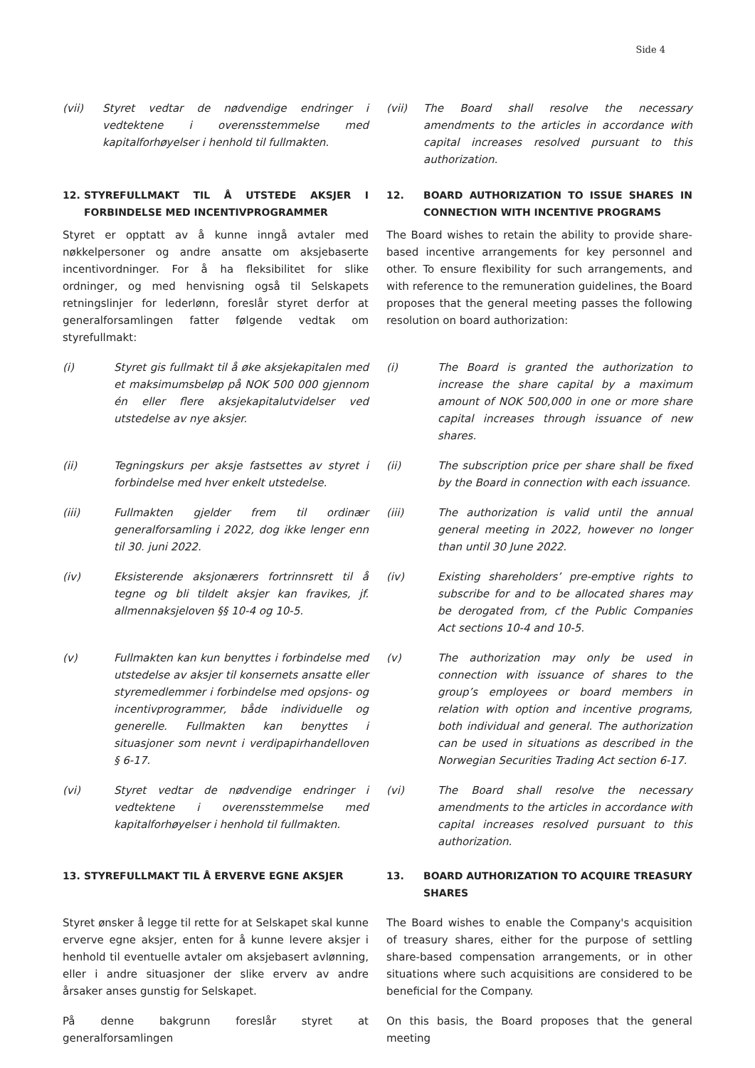Side 4
(vii) Styret vedtar de nødvendige endringer i vedtektene i overensstemmelse med kapitalforhøyelser i henhold til fullmakten.
(vii) The Board shall resolve the necessary amendments to the articles in accordance with capital increases resolved pursuant to this authorization.
12. STYREFULLMAKT TIL Å UTSTEDE AKSJER I FORBINDELSE MED INCENTIVPROGRAMMER
12. BOARD AUTHORIZATION TO ISSUE SHARES IN CONNECTION WITH INCENTIVE PROGRAMS
Styret er opptatt av å kunne inngå avtaler med nøkkelpersoner og andre ansatte om aksjebaserte incentivordninger. For å ha fleksibilitet for slike ordninger, og med henvisning også til Selskapets retningslinjer for lederlønn, foreslår styret derfor at generalforsamlingen fatter følgende vedtak om styrefullmakt:
The Board wishes to retain the ability to provide share-based incentive arrangements for key personnel and other. To ensure flexibility for such arrangements, and with reference to the remuneration guidelines, the Board proposes that the general meeting passes the following resolution on board authorization:
(i) Styret gis fullmakt til å øke aksjekapitalen med et maksimumsbeløp på NOK 500 000 gjennom én eller flere aksjekapitalutvidelser ved utstedelse av nye aksjer.
(i) The Board is granted the authorization to increase the share capital by a maximum amount of NOK 500,000 in one or more share capital increases through issuance of new shares.
(ii) Tegningskurs per aksje fastsettes av styret i forbindelse med hver enkelt utstedelse.
(ii) The subscription price per share shall be fixed by the Board in connection with each issuance.
(iii) Fullmakten gjelder frem til ordinær generalforsamling i 2022, dog ikke lenger enn til 30. juni 2022.
(iii) The authorization is valid until the annual general meeting in 2022, however no longer than until 30 June 2022.
(iv) Eksisterende aksjonærers fortrinnsrett til å tegne og bli tildelt aksjer kan fravikes, jf. allmennaksjeloven §§ 10-4 og 10-5.
(iv) Existing shareholders’ pre-emptive rights to subscribe for and to be allocated shares may be derogated from, cf the Public Companies Act sections 10-4 and 10-5.
(v) Fullmakten kan kun benyttes i forbindelse med utstedelse av aksjer til konsernets ansatte eller styremedlemmer i forbindelse med opsjons- og incentivprogrammer, både individuelle og generelle. Fullmakten kan benyttes i situasjoner som nevnt i verdipapirhandelloven § 6-17.
(v) The authorization may only be used in connection with issuance of shares to the group’s employees or board members in relation with option and incentive programs, both individual and general. The authorization can be used in situations as described in the Norwegian Securities Trading Act section 6-17.
(vi) Styret vedtar de nødvendige endringer i vedtektene i overensstemmelse med kapitalforhøyelser i henhold til fullmakten.
(vi) The Board shall resolve the necessary amendments to the articles in accordance with capital increases resolved pursuant to this authorization.
13. STYREFULLMAKT TIL Å ERVERVE EGNE AKSJER 13. BOARD AUTHORIZATION TO ACQUIRE TREASURY SHARES
Styret ønsker å legge til rette for at Selskapet skal kunne erverve egne aksjer, enten for å kunne levere aksjer i henhold til eventuelle avtaler om aksjebasert avlønning, eller i andre situasjoner der slike erverv av andre årsaker anses gunstig for Selskapet.
The Board wishes to enable the Company's acquisition of treasury shares, either for the purpose of settling share-based compensation arrangements, or in other situations where such acquisitions are considered to be beneficial for the Company.
På denne bakgrunn foreslår styret at generalforsamlingen
On this basis, the Board proposes that the general meeting